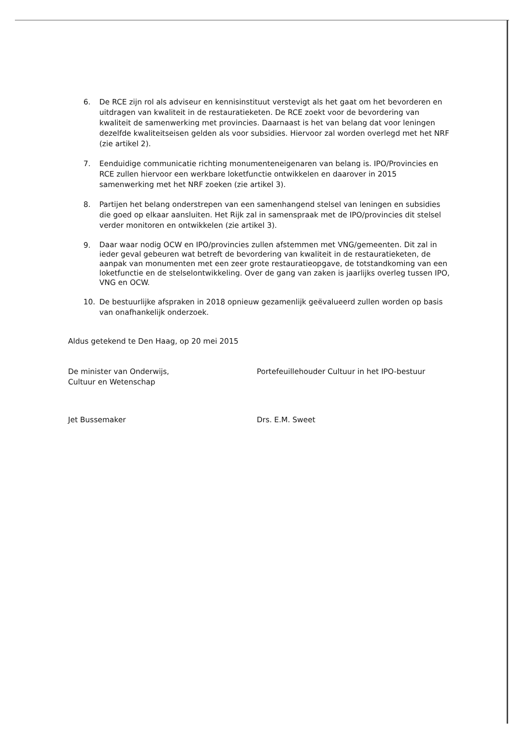6. De RCE zijn rol als adviseur en kennisinstituut verstevigt als het gaat om het bevorderen en uitdragen van kwaliteit in de restauratieketen. De RCE zoekt voor de bevordering van kwaliteit de samenwerking met provincies. Daarnaast is het van belang dat voor leningen dezelfde kwaliteitseisen gelden als voor subsidies. Hiervoor zal worden overlegd met het NRF (zie artikel 2).
7. Eenduidige communicatie richting monumenteneigenaren van belang is. IPO/Provincies en RCE zullen hiervoor een werkbare loketfunctie ontwikkelen en daarover in 2015 samenwerking met het NRF zoeken (zie artikel 3).
8. Partijen het belang onderstrepen van een samenhangend stelsel van leningen en subsidies die goed op elkaar aansluiten. Het Rijk zal in samenspraak met de IPO/provincies dit stelsel verder monitoren en ontwikkelen (zie artikel 3).
9. Daar waar nodig OCW en IPO/provincies zullen afstemmen met VNG/gemeenten. Dit zal in ieder geval gebeuren wat betreft de bevordering van kwaliteit in de restauratieketen, de aanpak van monumenten met een zeer grote restauratieopgave, de totstandkoming van een loketfunctie en de stelselontwikkeling. Over de gang van zaken is jaarlijks overleg tussen IPO, VNG en OCW.
10. De bestuurlijke afspraken in 2018 opnieuw gezamenlijk geëvalueerd zullen worden op basis van onafhankelijk onderzoek.
Aldus getekend te Den Haag, op 20 mei 2015
De minister van Onderwijs,
Cultuur en Wetenschap
Jet Bussemaker
Portefeuillehouder Cultuur in het IPO-bestuur
Drs. E.M. Sweet